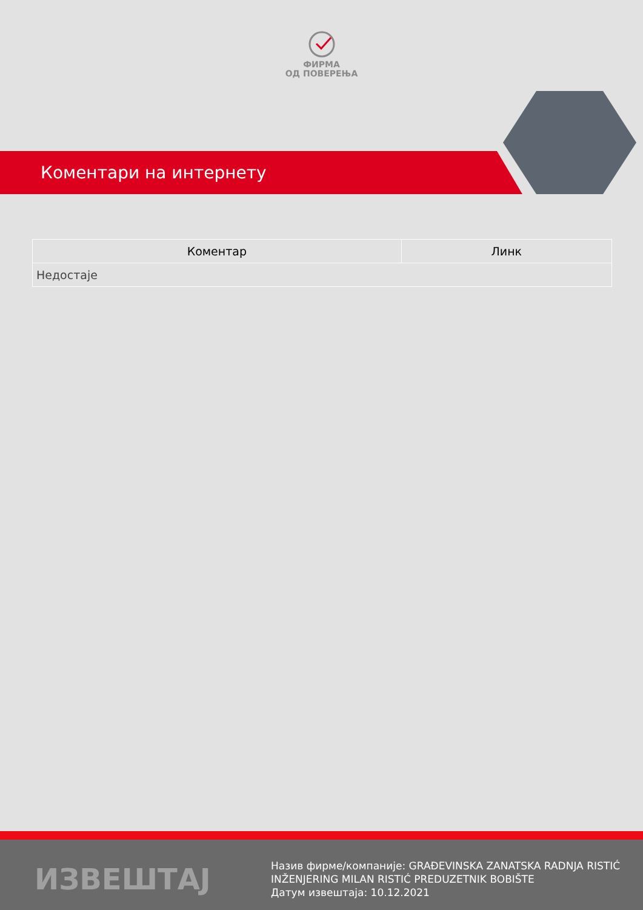ФИРМА
ОД ПОВЕРЕЊА
Коментари на интернету
| Коментар | Линк |
| --- | --- |
| Недостаје | |
ИЗВЕШТАЈ
Назив фирме/компаније: GRAĐEVINSKA ZANATSKA RADNJA RISTIĆ
INŽENJERING MILAN RISTIĆ PREDUZETNIK BOBIŠTE
Датум извештаја: 10.12.2021